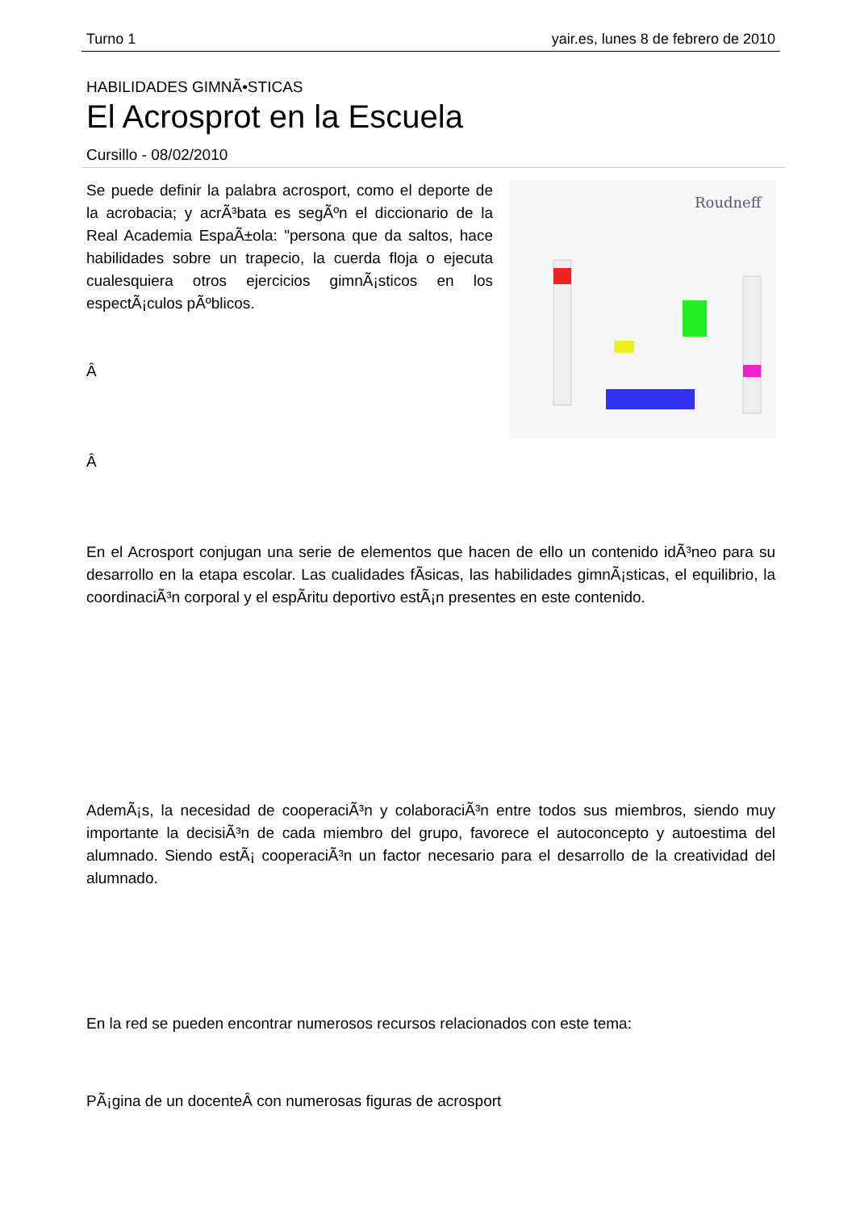Turno 1 yair.es, lunes 8 de febrero de 2010
HABILIDADES GIMNÃ•STICAS
El Acrosprot en la Escuela
Cursillo - 08/02/2010
Roudneff
Se puede definir la palabra acrosport, como el deporte de la acrobacia; y acrÃ³bata es segÃºn el diccionario de la Real Academia EspaÃ±ola: "persona que da saltos, hace habilidades sobre un trapecio, la cuerda floja o ejecuta cualesquiera otros ejercicios gimnÃ¡sticos en los espectÃ¡culos pÃºblicos.
Â
Â
En el Acrosport conjugan una serie de elementos que hacen de ello un contenido idÃ³neo para su desarrollo en la etapa escolar. Las cualidades fÃ­sicas, las habilidades gimnÃ¡sticas, el equilibrio, la coordinaciÃ³n corporal y el espÃ­ritu deportivo estÃ¡n presentes en este contenido.
AdemÃ¡s, la necesidad de cooperaciÃ³n y colaboraciÃ³n entre todos sus miembros, siendo muy importante la decisiÃ³n de cada miembro del grupo, favorece el autoconcepto y autoestima del alumnado. Siendo estÃ¡ cooperaciÃ³n un factor necesario para el desarrollo de la creatividad del alumnado.
En la red se pueden encontrar numerosos recursos relacionados con este tema:
PÃ¡gina de un docenteÂ con numerosas figuras de acrosport